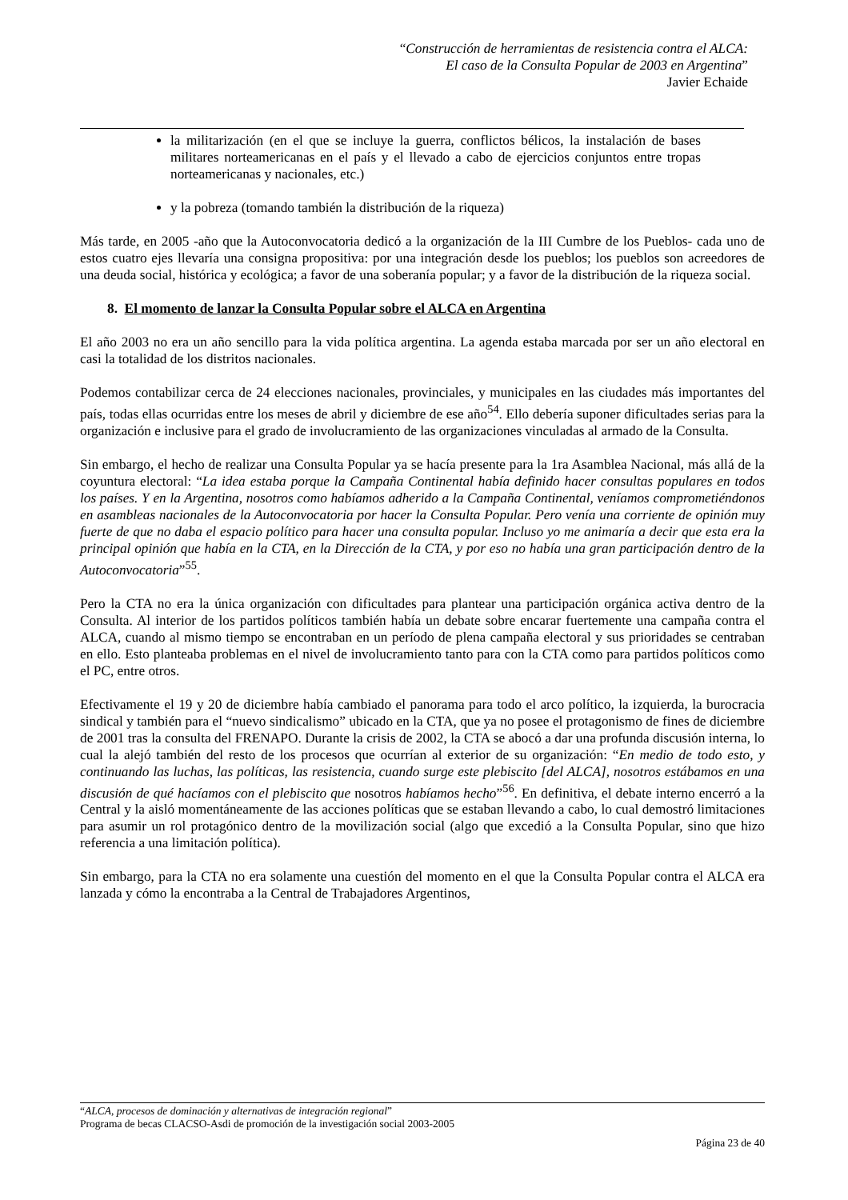“Construcción de herramientas de resistencia contra el ALCA:
El caso de la Consulta Popular de 2003 en Argentina”
Javier Echaide
la militarización (en el que se incluye la guerra, conflictos bélicos, la instalación de bases militares norteamericanas en el país y el llevado a cabo de ejercicios conjuntos entre tropas norteamericanas y nacionales, etc.)
y la pobreza (tomando también la distribución de la riqueza)
Más tarde, en 2005 -año que la Autoconvocatoria dedicó a la organización de la III Cumbre de los Pueblos- cada uno de estos cuatro ejes llevaría una consigna propositiva: por una integración desde los pueblos; los pueblos son acreedores de una deuda social, histórica y ecológica; a favor de una soberanía popular; y a favor de la distribución de la riqueza social.
8. El momento de lanzar la Consulta Popular sobre el ALCA en Argentina
El año 2003 no era un año sencillo para la vida política argentina. La agenda estaba marcada por ser un año electoral en casi la totalidad de los distritos nacionales.
Podemos contabilizar cerca de 24 elecciones nacionales, provinciales, y municipales en las ciudades más importantes del país, todas ellas ocurridas entre los meses de abril y diciembre de ese año<sup>54</sup>. Ello debería suponer dificultades serias para la organización e inclusive para el grado de involucramiento de las organizaciones vinculadas al armado de la Consulta.
Sin embargo, el hecho de realizar una Consulta Popular ya se hacía presente para la 1ra Asamblea Nacional, más allá de la coyuntura electoral: “La idea estaba porque la Campaña Continental había definido hacer consultas populares en todos los países. Y en la Argentina, nosotros como habíamos adherido a la Campaña Continental, veníamos comprometiéndonos en asambleas nacionales de la Autoconvocatoria por hacer la Consulta Popular. Pero venía una corriente de opinión muy fuerte de que no daba el espacio político para hacer una consulta popular. Incluso yo me animaría a decir que esta era la principal opinión que había en la CTA, en la Dirección de la CTA, y por eso no había una gran participación dentro de la Autoconvocatoria”<sup>55</sup>.
Pero la CTA no era la única organización con dificultades para plantear una participación orgánica activa dentro de la Consulta. Al interior de los partidos políticos también había un debate sobre encarar fuertemente una campaña contra el ALCA, cuando al mismo tiempo se encontraban en un período de plena campaña electoral y sus prioridades se centraban en ello. Esto planteaba problemas en el nivel de involucramiento tanto para con la CTA como para partidos políticos como el PC, entre otros.
Efectivamente el 19 y 20 de diciembre había cambiado el panorama para todo el arco político, la izquierda, la burocracia sindical y también para el “nuevo sindicalismo” ubicado en la CTA, que ya no posee el protagonismo de fines de diciembre de 2001 tras la consulta del FRENAPO. Durante la crisis de 2002, la CTA se abocó a dar una profunda discusión interna, lo cual la alejó también del resto de los procesos que ocurrían al exterior de su organización: “En medio de todo esto, y continuando las luchas, las políticas, las resistencia, cuando surge este plebiscito [del ALCA], nosotros estábamos en una discusión de qué hacíamos con el plebiscito que nosotros habíamos hecho”<sup>56</sup>. En definitiva, el debate interno encerró a la Central y la aisló momentáneamente de las acciones políticas que se estaban llevando a cabo, lo cual demostró limitaciones para asumir un rol protagónico dentro de la movilización social (algo que excedió a la Consulta Popular, sino que hizo referencia a una limitación política).
Sin embargo, para la CTA no era solamente una cuestión del momento en el que la Consulta Popular contra el ALCA era lanzada y cómo la encontraba a la Central de Trabajadores Argentinos,
“ALCA, procesos de dominación y alternativas de integración regional”
Programa de becas CLACSO-Asdi de promoción de la investigación social 2003-2005
Página 23 de 40